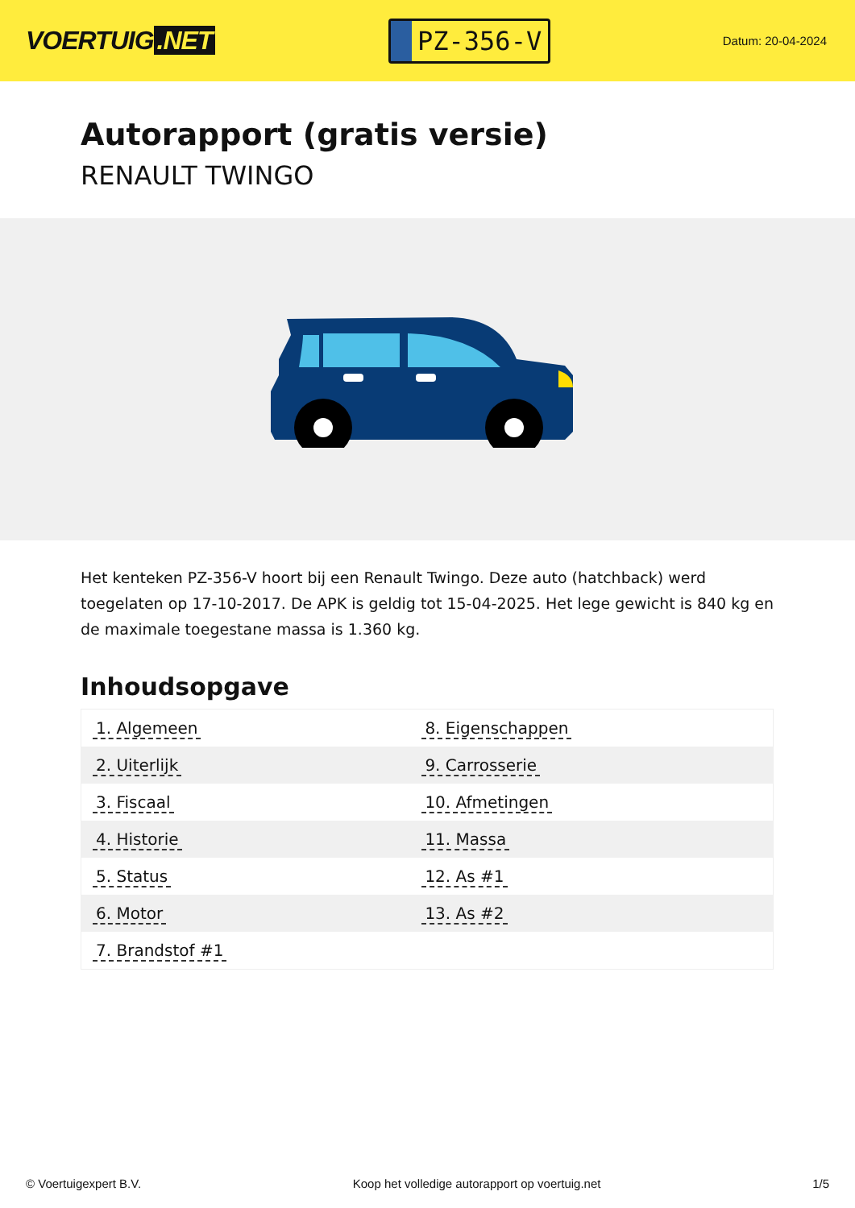VOERTUIG.NET
PZ-356-V
Datum: 20-04-2024
Autorapport (gratis versie)
RENAULT TWINGO
Het kenteken PZ-356-V hoort bij een Renault Twingo. Deze auto (hatchback) werd toegelaten op 17-10-2017. De APK is geldig tot 15-04-2025. Het lege gewicht is 840 kg en de maximale toegestane massa is 1.360 kg.
Inhoudsopgave
| 1. Algemeen | 8. Eigenschappen |
| 2. Uiterlijk | 9. Carrosserie |
| 3. Fiscaal | 10. Afmetingen |
| 4. Historie | 11. Massa |
| 5. Status | 12. As #1 |
| 6. Motor | 13. As #2 |
| 7. Brandstof #1 | |
© Voertuigexpert B.V. Koop het volledige autorapport op voertuig.net
1/5